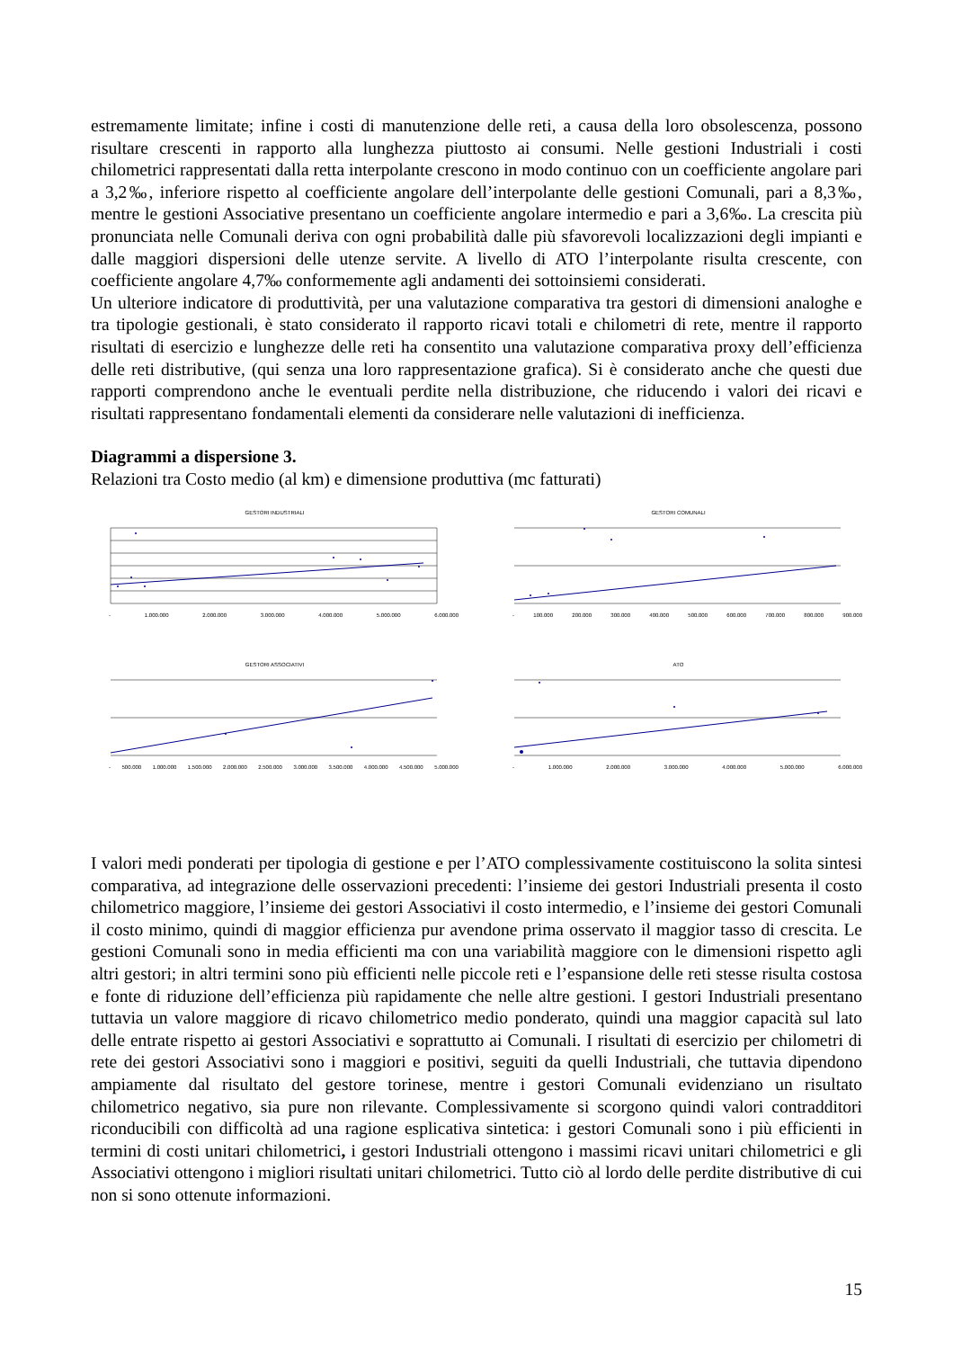estremamente limitate; infine i costi di manutenzione delle reti, a causa della loro obsolescenza, possono risultare crescenti in rapporto alla lunghezza piuttosto ai consumi. Nelle gestioni Industriali i costi chilometrici rappresentati dalla retta interpolante crescono in modo continuo con un coefficiente angolare pari a 3,2‰, inferiore rispetto al coefficiente angolare dell’interpolante delle gestioni Comunali, pari a 8,3‰, mentre le gestioni Associative presentano un coefficiente angolare intermedio e pari a 3,6‰. La crescita più pronunciata nelle Comunali deriva con ogni probabilità dalle più sfavorevoli localizzazioni degli impianti e dalle maggiori dispersioni delle utenze servite. A livello di ATO l’interpolante risulta crescente, con coefficiente angolare 4,7‰ conformemente agli andamenti dei sottoinsiemi considerati.
Un ulteriore indicatore di produttività, per una valutazione comparativa tra gestori di dimensioni analoghe e tra tipologie gestionali, è stato considerato il rapporto ricavi totali e chilometri di rete, mentre il rapporto risultati di esercizio e lunghezze delle reti ha consentito una valutazione comparativa proxy dell’efficienza delle reti distributive, (qui senza una loro rappresentazione grafica). Si è considerato anche che questi due rapporti comprendono anche le eventuali perdite nella distribuzione, che riducendo i valori dei ricavi e risultati rappresentano fondamentali elementi da considerare nelle valutazioni di inefficienza.
Diagrammi a dispersione 3.
Relazioni tra Costo medio (al km) e dimensione produttiva (mc fatturati)
GESTORI INDUSTRIALI
- 1.000.000 2.000.000 3.000.000 4.000.000 5.000.000 6.000.000
GESTORI COMUNALI
- 100.000 200.000 300.000 400.000 500.000 600.000 700.000 800.000 900.000
GESTORI ASSOCIATIVI
- 500.000 1.000.000 1.500.000 2.000.000 2.500.000 3.000.000 3.500.000 4.000.000 4.500.000 5.000.000
ATO
- 1.000.000 2.000.000 3.000.000 4.000.000 5.000.000 6.000.000
I valori medi ponderati per tipologia di gestione e per l’ATO complessivamente costituiscono la solita sintesi comparativa, ad integrazione delle osservazioni precedenti: l’insieme dei gestori Industriali presenta il costo chilometrico maggiore, l’insieme dei gestori Associativi il costo intermedio, e l’insieme dei gestori Comunali il costo minimo, quindi di maggior efficienza pur avendone prima osservato il maggior tasso di crescita. Le gestioni Comunali sono in media efficienti ma con una variabilità maggiore con le dimensioni rispetto agli altri gestori; in altri termini sono più efficienti nelle piccole reti e l’espansione delle reti stesse risulta costosa e fonte di riduzione dell’efficienza più rapidamente che nelle altre gestioni. I gestori Industriali presentano tuttavia un valore maggiore di ricavo chilometrico medio ponderato, quindi una maggior capacità sul lato delle entrate rispetto ai gestori Associativi e soprattutto ai Comunali. I risultati di esercizio per chilometri di rete dei gestori Associativi sono i maggiori e positivi, seguiti da quelli Industriali, che tuttavia dipendono ampiamente dal risultato del gestore torinese, mentre i gestori Comunali evidenziano un risultato chilometrico negativo, sia pure non rilevante. Complessivamente si scorgono quindi valori contradditori riconducibili con difficoltà ad una ragione esplicativa sintetica: i gestori Comunali sono i più efficienti in termini di costi unitari chilometrici, i gestori Industriali ottengono i massimi ricavi unitari chilometrici e gli Associativi ottengono i migliori risultati unitari chilometrici. Tutto ciò al lordo delle perdite distributive di cui non si sono ottenute informazioni.
15